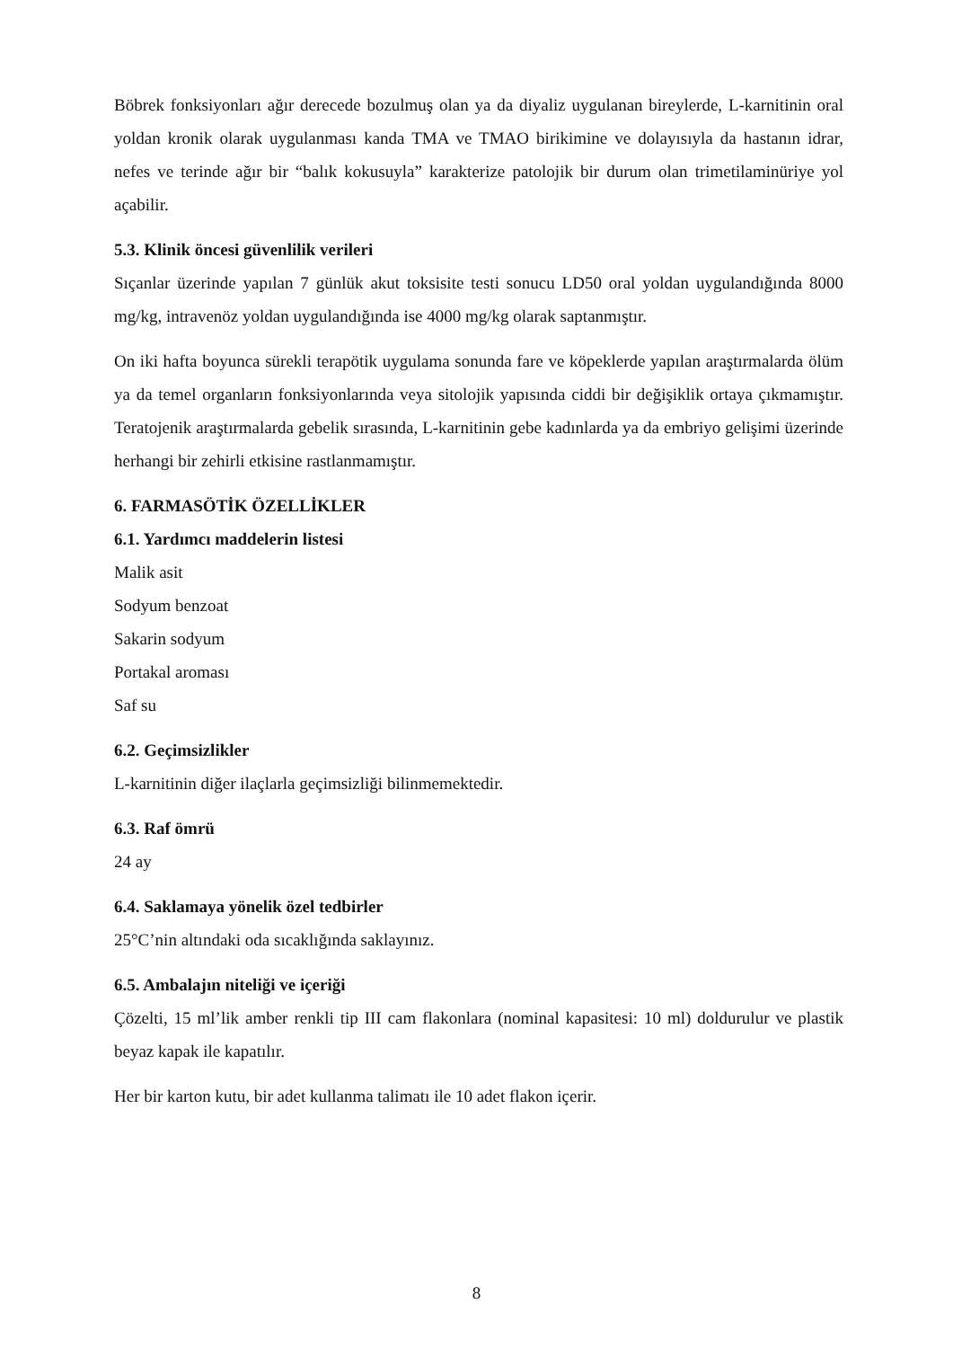Böbrek fonksiyonları ağır derecede bozulmuş olan ya da diyaliz uygulanan bireylerde, L-karnitinin oral yoldan kronik olarak uygulanması kanda TMA ve TMAO birikimine ve dolayısıyla da hastanın idrar, nefes ve terinde ağır bir “balık kokusuyla” karakterize patolojik bir durum olan trimetilaminüriye yol açabilir.
5.3. Klinik öncesi güvenlilik verileri
Sıçanlar üzerinde yapılan 7 günlük akut toksisite testi sonucu LD50 oral yoldan uygulandığında 8000 mg/kg, intravenöz yoldan uygulandığında ise 4000 mg/kg olarak saptanmıştır.
On iki hafta boyunca sürekli terapötik uygulama sonunda fare ve köpeklerde yapılan araştırmalarda ölüm ya da temel organların fonksiyonlarında veya sitolojik yapısında ciddi bir değişiklik ortaya çıkmamıştır. Teratojenik araştırmalarda gebelik sırasında, L-karnitinin gebe kadınlarda ya da embriyo gelişimi üzerinde herhangi bir zehirli etkisine rastlanmamıştır.
6. FARMASÖTİK ÖZELLİKLER
6.1. Yardımcı maddelerin listesi
Malik asit
Sodyum benzoat
Sakarin sodyum
Portakal aroması
Saf su
6.2. Geçimsizlikler
L-karnitinin diğer ilaçlarla geçimsizliği bilinmemektedir.
6.3. Raf ömrü
24 ay
6.4. Saklamaya yönelik özel tedbirler
25°C’nin altındaki oda sıcaklığında saklayınız.
6.5. Ambalajın niteliği ve içeriği
Çözelti, 15 ml’lik amber renkli tip III cam flakonlara (nominal kapasitesi: 10 ml) doldurulur ve plastik beyaz kapak ile kapatılır.
Her bir karton kutu, bir adet kullanma talimatı ile 10 adet flakon içerir.
8